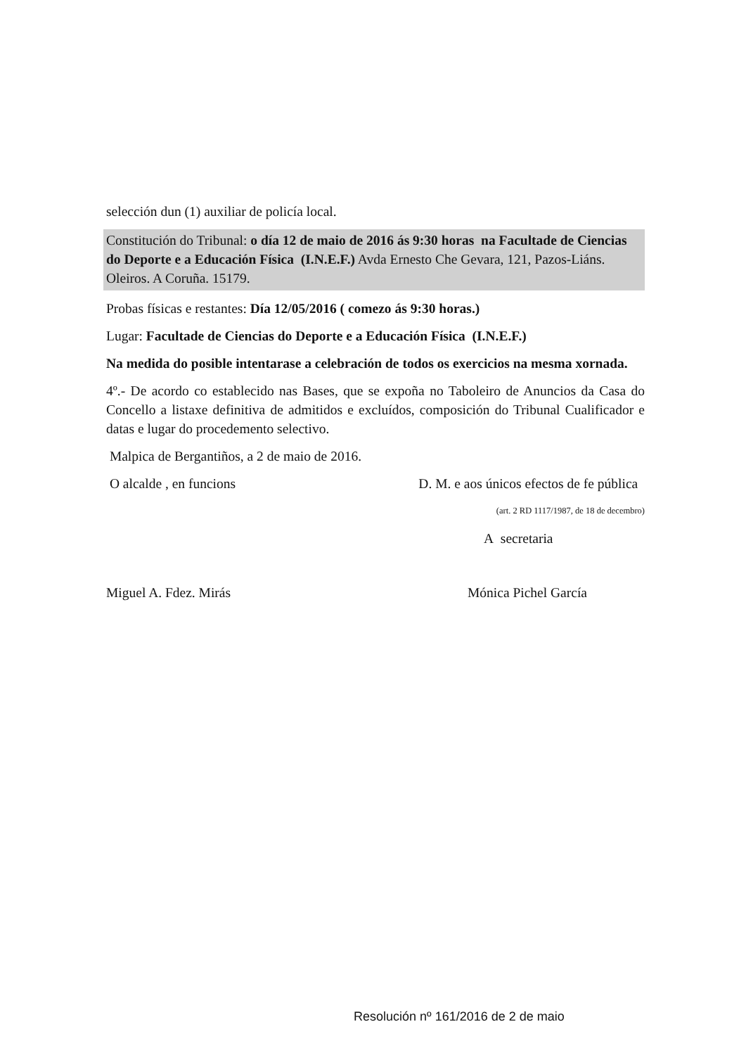selección dun (1) auxiliar de policía local.
Constitución do Tribunal: o día 12 de maio de 2016 ás 9:30 horas na Facultade de Ciencias do Deporte e a Educación Física (I.N.E.F.) Avda Ernesto Che Gevara, 121, Pazos-Liáns. Oleiros. A Coruña. 15179.
Probas físicas e restantes: Día 12/05/2016 ( comezo ás 9:30 horas.)
Lugar: Facultade de Ciencias do Deporte e a Educación Física (I.N.E.F.)
Na medida do posible intentarase a celebración de todos os exercicios na mesma xornada.
4º.- De acordo co establecido nas Bases, que se expoña no Taboleiro de Anuncios da Casa do Concello a listaxe definitiva de admitidos e excluídos, composición do Tribunal Cualificador e datas e lugar do procedemento selectivo.
Malpica de Bergantiños, a 2 de maio de 2016.
O alcalde , en funcions D. M. e aos únicos efectos de fe pública
(art. 2 RD 1117/1987, de 18 de decembro)
A secretaria
Miguel A. Fdez. Mirás Mónica Pichel García
Resolución nº 161/2016 de 2 de maio